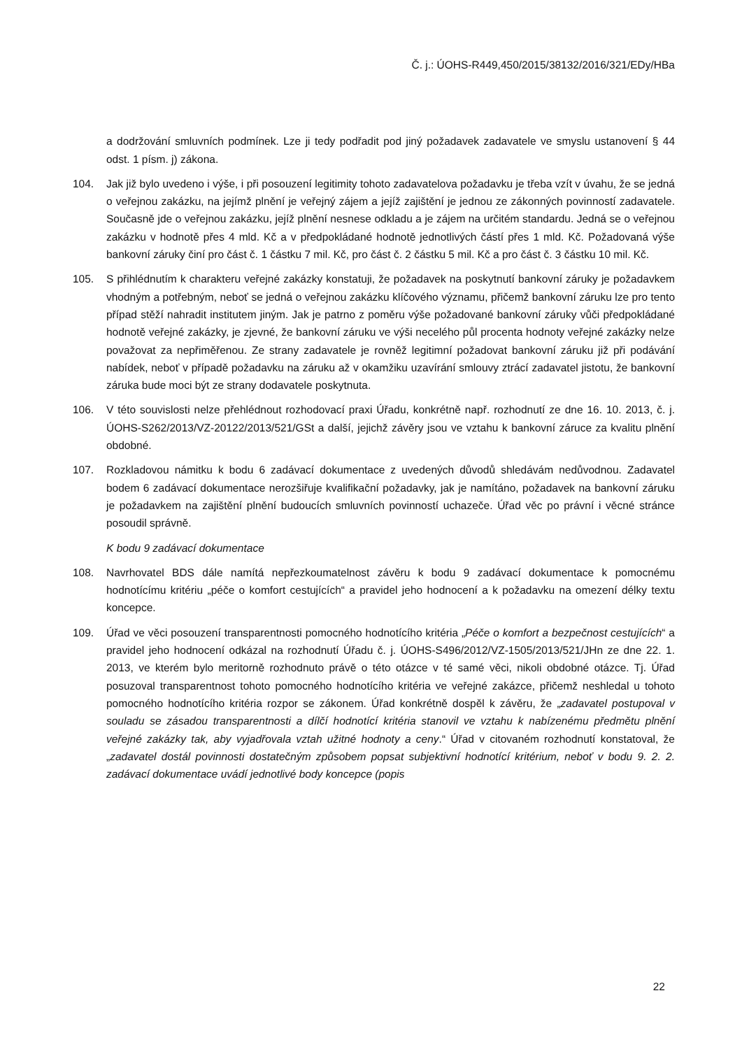Č. j.: ÚOHS-R449,450/2015/38132/2016/321/EDy/HBa
a dodržování smluvních podmínek. Lze ji tedy podřadit pod jiný požadavek zadavatele ve smyslu ustanovení § 44 odst. 1 písm. j) zákona.
104. Jak již bylo uvedeno i výše, i při posouzení legitimity tohoto zadavatelova požadavku je třeba vzít v úvahu, že se jedná o veřejnou zakázku, na jejímž plnění je veřejný zájem a jejíž zajištění je jednou ze zákonných povinností zadavatele. Současně jde o veřejnou zakázku, jejíž plnění nesnese odkladu a je zájem na určitém standardu. Jedná se o veřejnou zakázku v hodnotě přes 4 mld. Kč a v předpokládané hodnotě jednotlivých částí přes 1 mld. Kč. Požadovaná výše bankovní záruky činí pro část č. 1 částku 7 mil. Kč, pro část č. 2 částku 5 mil. Kč a pro část č. 3 částku 10 mil. Kč.
105. S přihlédnutím k charakteru veřejné zakázky konstatuji, že požadavek na poskytnutí bankovní záruky je požadavkem vhodným a potřebným, neboť se jedná o veřejnou zakázku klíčového významu, přičemž bankovní záruku lze pro tento případ stěží nahradit institutem jiným. Jak je patrno z poměru výše požadované bankovní záruky vůči předpokládané hodnotě veřejné zakázky, je zjevné, že bankovní záruku ve výši necelého půl procenta hodnoty veřejné zakázky nelze považovat za nepřiměřenou. Ze strany zadavatele je rovněž legitimní požadovat bankovní záruku již při podávání nabídek, neboť v případě požadavku na záruku až v okamžiku uzavírání smlouvy ztrácí zadavatel jistotu, že bankovní záruka bude moci být ze strany dodavatele poskytnuta.
106. V této souvislosti nelze přehlédnout rozhodovací praxi Úřadu, konkrétně např. rozhodnutí ze dne 16. 10. 2013, č. j. ÚOHS-S262/2013/VZ-20122/2013/521/GSt a další, jejichž závěry jsou ve vztahu k bankovní záruce za kvalitu plnění obdobné.
107. Rozkladovou námitku k bodu 6 zadávací dokumentace z uvedených důvodů shledávám nedůvodnou. Zadavatel bodem 6 zadávací dokumentace nerozšiřuje kvalifikační požadavky, jak je namítáno, požadavek na bankovní záruku je požadavkem na zajištění plnění budoucích smluvních povinností uchazeče. Úřad věc po právní i věcné stránce posoudil správně.
K bodu 9 zadávací dokumentace
108. Navrhovatel BDS dále namítá nepřezkoumatelnost závěru k bodu 9 zadávací dokumentace k pomocnému hodnotícímu kritériu „péče o komfort cestujících“ a pravidel jeho hodnocení a k požadavku na omezení délky textu koncepce.
109. Úřad ve věci posouzení transparentnosti pomocného hodnotícího kritéria „Péče o komfort a bezpečnost cestujících“ a pravidel jeho hodnocení odkázal na rozhodnutí Úřadu č. j. ÚOHS-S496/2012/VZ-1505/2013/521/JHn ze dne 22. 1. 2013, ve kterém bylo meritorně rozhodnuto právě o této otázce v té samé věci, nikoli obdobné otázce. Tj. Úřad posuzoval transparentnost tohoto pomocného hodnotícího kritéria ve veřejné zakázce, přičemž neshledal u tohoto pomocného hodnotícího kritéria rozpor se zákonem. Úřad konkrétně dospěl k závěru, že „zadavatel postupoval v souladu se zásadou transparentnosti a dílčí hodnotící kritéria stanovil ve vztahu k nabízenému předmětu plnění veřejné zakázky tak, aby vyjadřovala vztah užitné hodnoty a ceny.“ Úřad v citovaném rozhodnutí konstatoval, že „zadavatel dostál povinnosti dostatečným způsobem popsat subjektivní hodnotící kritérium, neboť v bodu 9. 2. 2. zadávací dokumentace uvádí jednotlivé body koncepce (popis
22